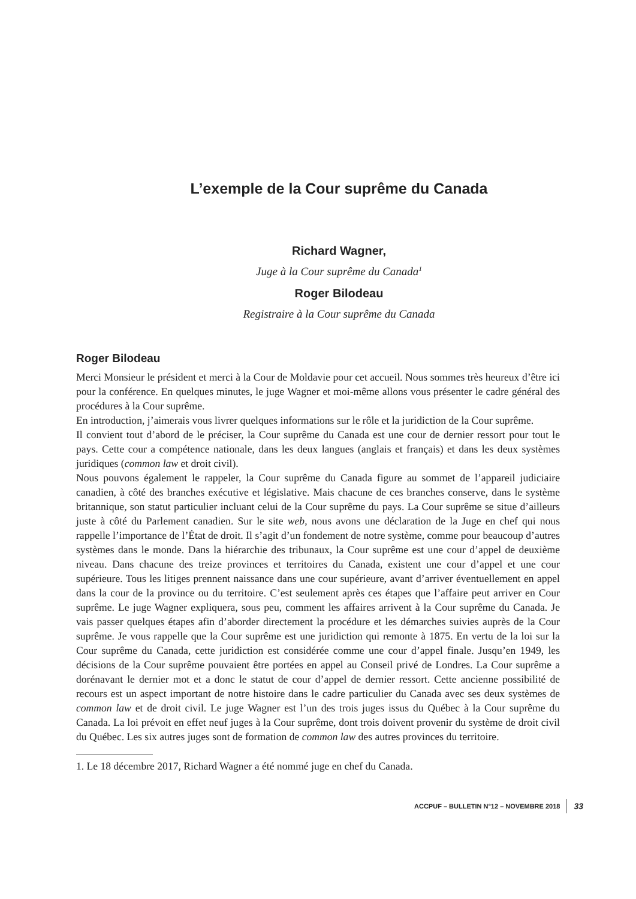L’exemple de la Cour suprême du Canada
Richard Wagner,
Juge à la Cour suprême du Canada<sup>1</sup>
Roger Bilodeau
Registraire à la Cour suprême du Canada
Roger Bilodeau
Merci Monsieur le président et merci à la Cour de Moldavie pour cet accueil. Nous sommes très heureux d’être ici pour la conférence. En quelques minutes, le juge Wagner et moi-même allons vous présenter le cadre général des procédures à la Cour suprême.
En introduction, j’aimerais vous livrer quelques informations sur le rôle et la juridiction de la Cour suprême.
Il convient tout d’abord de le préciser, la Cour suprême du Canada est une cour de dernier ressort pour tout le pays. Cette cour a compétence nationale, dans les deux langues (anglais et français) et dans les deux systèmes juridiques (common law et droit civil).
Nous pouvons également le rappeler, la Cour suprême du Canada figure au sommet de l’appareil judiciaire canadien, à côté des branches exécutive et législative. Mais chacune de ces branches conserve, dans le système britannique, son statut particulier incluant celui de la Cour suprême du pays. La Cour suprême se situe d’ailleurs juste à côté du Parlement canadien. Sur le site web, nous avons une déclaration de la Juge en chef qui nous rappelle l’importance de l’État de droit. Il s’agit d’un fondement de notre système, comme pour beaucoup d’autres systèmes dans le monde. Dans la hiérarchie des tribunaux, la Cour suprême est une cour d’appel de deuxième niveau. Dans chacune des treize provinces et territoires du Canada, existent une cour d’appel et une cour supérieure. Tous les litiges prennent naissance dans une cour supérieure, avant d’arriver éventuellement en appel dans la cour de la province ou du territoire. C’est seulement après ces étapes que l’affaire peut arriver en Cour suprême. Le juge Wagner expliquera, sous peu, comment les affaires arrivent à la Cour suprême du Canada. Je vais passer quelques étapes afin d’aborder directement la procédure et les démarches suivies auprès de la Cour suprême. Je vous rappelle que la Cour suprême est une juridiction qui remonte à 1875. En vertu de la loi sur la Cour suprême du Canada, cette juridiction est considérée comme une cour d’appel finale. Jusqu’en 1949, les décisions de la Cour suprême pouvaient être portées en appel au Conseil privé de Londres. La Cour suprême a dorénavant le dernier mot et a donc le statut de cour d’appel de dernier ressort. Cette ancienne possibilité de recours est un aspect important de notre histoire dans le cadre particulier du Canada avec ses deux systèmes de common law et de droit civil. Le juge Wagner est l’un des trois juges issus du Québec à la Cour suprême du Canada. La loi prévoit en effet neuf juges à la Cour suprême, dont trois doivent provenir du système de droit civil du Québec. Les six autres juges sont de formation de common law des autres provinces du territoire.
1. Le 18 décembre 2017, Richard Wagner a été nommé juge en chef du Canada.
ACCPUF – BULLETIN N°12 – NOVEMBRE 2018 33